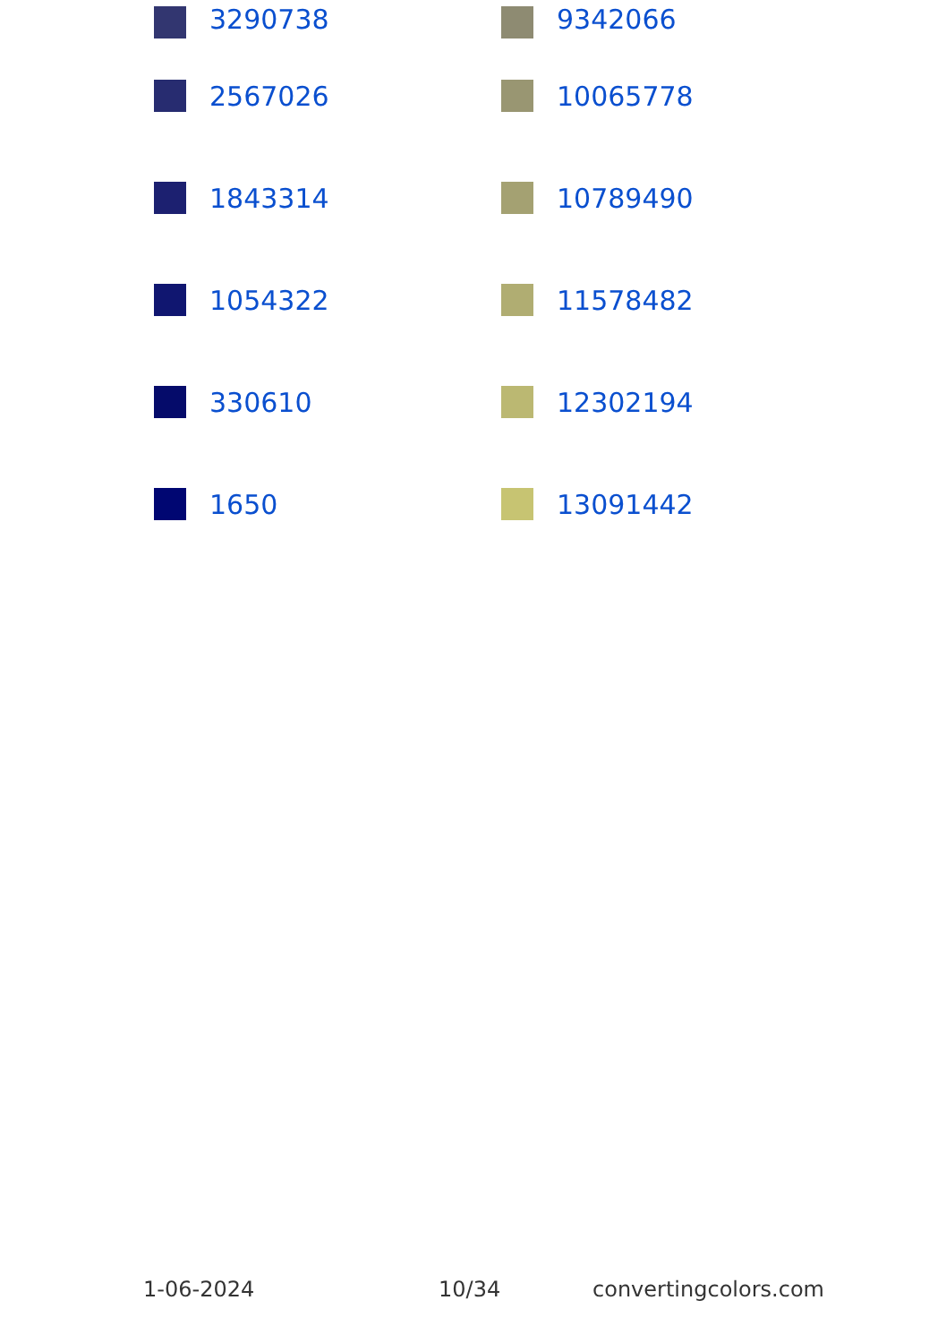| 3290738 | 9342066 |
| 2567026 | 10065778 |
| 1843314 | 10789490 |
| 1054322 | 11578482 |
| 330610 | 12302194 |
| 1650 | 13091442 |
1-06-2024 10/34 convertingcolors.com